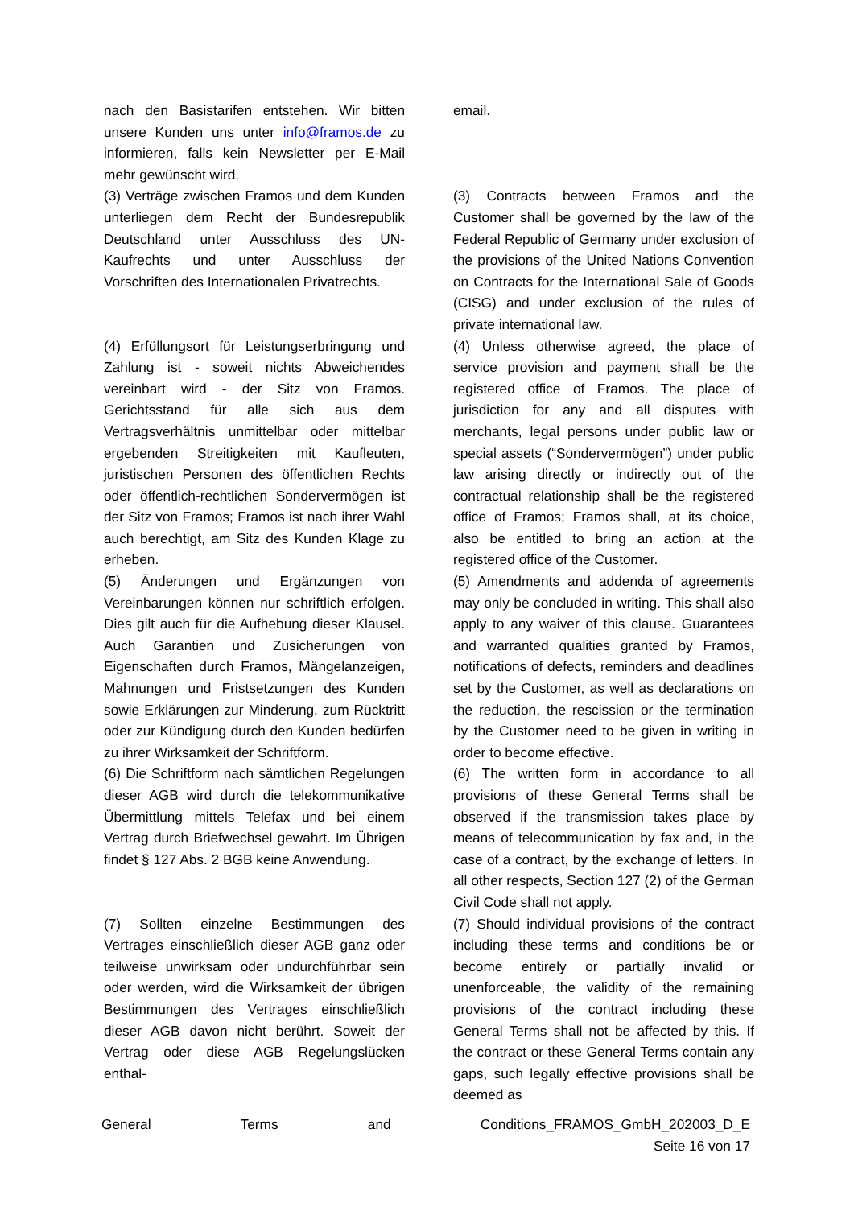| nach den Basistarifen entstehen. Wir bitten unsere Kunden uns unter info@framos.de zu informieren, falls kein Newsletter per E-Mail mehr gewünscht wird. | | email. |
| (3) Verträge zwischen Framos und dem Kunden unterliegen dem Recht der Bundesrepublik Deutschland unter Ausschluss des UN-Kaufrechts und unter Ausschluss der Vorschriften des Internationalen Privatrechts. | | (3) Contracts between Framos and the Customer shall be governed by the law of the Federal Republic of Germany under exclusion of the provisions of the United Nations Convention on Contracts for the International Sale of Goods (CISG) and under exclusion of the rules of private international law. |
| (4) Erfüllungsort für Leistungserbringung und Zahlung ist - soweit nichts Abweichendes vereinbart wird - der Sitz von Framos. Gerichtsstand für alle sich aus dem Vertragsverhältnis unmittelbar oder mittelbar ergebenden Streitigkeiten mit Kaufleuten, juristischen Personen des öffentlichen Rechts oder öffentlich-rechtlichen Sondervermögen ist der Sitz von Framos; Framos ist nach ihrer Wahl auch berechtigt, am Sitz des Kunden Klage zu erheben. | | (4) Unless otherwise agreed, the place of service provision and payment shall be the registered office of Framos. The place of jurisdiction for any and all disputes with merchants, legal persons under public law or special assets (“Sondervermögen”) under public law arising directly or indirectly out of the contractual relationship shall be the registered office of Framos; Framos shall, at its choice, also be entitled to bring an action at the registered office of the Customer. |
| (5) Änderungen und Ergänzungen von Vereinbarungen können nur schriftlich erfolgen. Dies gilt auch für die Aufhebung dieser Klausel. Auch Garantien und Zusicherungen von Eigenschaften durch Framos, Mängelanzeigen, Mahnungen und Fristsetzungen des Kunden sowie Erklärungen zur Minderung, zum Rücktritt oder zur Kündigung durch den Kunden bedürfen zu ihrer Wirksamkeit der Schriftform. | | (5) Amendments and addenda of agreements may only be concluded in writing. This shall also apply to any waiver of this clause. Guarantees and warranted qualities granted by Framos, notifications of defects, reminders and deadlines set by the Customer, as well as declarations on the reduction, the rescission or the termination by the Customer need to be given in writing in order to become effective. |
| (6) Die Schriftform nach sämtlichen Regelungen dieser AGB wird durch die telekommunikative Übermittlung mittels Telefax und bei einem Vertrag durch Briefwechsel gewahrt. Im Übrigen findet § 127 Abs. 2 BGB keine Anwendung. | | (6) The written form in accordance to all provisions of these General Terms shall be observed if the transmission takes place by means of telecommunication by fax and, in the case of a contract, by the exchange of letters. In all other respects, Section 127 (2) of the German Civil Code shall not apply. |
| (7) Sollten einzelne Bestimmungen des Vertrages einschließlich dieser AGB ganz oder teilweise unwirksam oder undurchführbar sein oder werden, wird die Wirksamkeit der übrigen Bestimmungen des Vertrages einschließlich dieser AGB davon nicht berührt. Soweit der Vertrag oder diese AGB Regelungslücken enthal- | | (7) Should individual provisions of the contract including these terms and conditions be or become entirely or partially invalid or unenforceable, the validity of the remaining provisions of the contract including these General Terms shall not be affected by this. If the contract or these General Terms contain any gaps, such legally effective provisions shall be deemed as |
General Terms and Conditions_FRAMOS_GmbH_202003_D_E
Seite 16 von 17